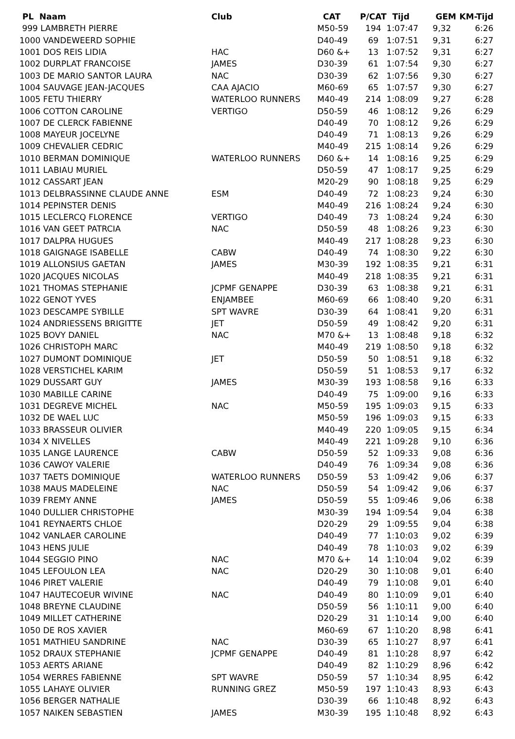| PL Naam | Club | CAT | P/CAT | Tijd | GEM | KM-Tijd |
| --- | --- | --- | --- | --- | --- | --- |
| 999 LAMBRETH PIERRE | | M50-59 | 194 | 1:07:47 | 9,32 | 6:26 |
| 1000 VANDEWEERD SOPHIE | | D40-49 | 69 | 1:07:51 | 9,31 | 6:27 |
| 1001 DOS REIS LIDIA | HAC | D60 &+ | 13 | 1:07:52 | 9,31 | 6:27 |
| 1002 DURPLAT FRANCOISE | JAMES | D30-39 | 61 | 1:07:54 | 9,30 | 6:27 |
| 1003 DE MARIO SANTOR LAURA | NAC | D30-39 | 62 | 1:07:56 | 9,30 | 6:27 |
| 1004 SAUVAGE JEAN-JACQUES | CAA AJACIO | M60-69 | 65 | 1:07:57 | 9,30 | 6:27 |
| 1005 FETU THIERRY | WATERLOO RUNNERS | M40-49 | 214 | 1:08:09 | 9,27 | 6:28 |
| 1006 COTTON CAROLINE | VERTIGO | D50-59 | 46 | 1:08:12 | 9,26 | 6:29 |
| 1007 DE CLERCK FABIENNE | | D40-49 | 70 | 1:08:12 | 9,26 | 6:29 |
| 1008 MAYEUR JOCELYNE | | D40-49 | 71 | 1:08:13 | 9,26 | 6:29 |
| 1009 CHEVALIER CEDRIC | | M40-49 | 215 | 1:08:14 | 9,26 | 6:29 |
| 1010 BERMAN DOMINIQUE | WATERLOO RUNNERS | D60 &+ | 14 | 1:08:16 | 9,25 | 6:29 |
| 1011 LABIAU MURIEL | | D50-59 | 47 | 1:08:17 | 9,25 | 6:29 |
| 1012 CASSART JEAN | | M20-29 | 90 | 1:08:18 | 9,25 | 6:29 |
| 1013 DELBRASSINNE CLAUDE ANNE | ESM | D40-49 | 72 | 1:08:23 | 9,24 | 6:30 |
| 1014 PEPINSTER DENIS | | M40-49 | 216 | 1:08:24 | 9,24 | 6:30 |
| 1015 LECLERCQ FLORENCE | VERTIGO | D40-49 | 73 | 1:08:24 | 9,24 | 6:30 |
| 1016 VAN GEET PATRCIA | NAC | D50-59 | 48 | 1:08:26 | 9,23 | 6:30 |
| 1017 DALPRA HUGUES | | M40-49 | 217 | 1:08:28 | 9,23 | 6:30 |
| 1018 GAIGNAGE ISABELLE | CABW | D40-49 | 74 | 1:08:30 | 9,22 | 6:30 |
| 1019 ALLONSIUS GAETAN | JAMES | M30-39 | 192 | 1:08:35 | 9,21 | 6:31 |
| 1020 JACQUES NICOLAS | | M40-49 | 218 | 1:08:35 | 9,21 | 6:31 |
| 1021 THOMAS STEPHANIE | JCPMF GENAPPE | D30-39 | 63 | 1:08:38 | 9,21 | 6:31 |
| 1022 GENOT YVES | ENJAMBEE | M60-69 | 66 | 1:08:40 | 9,20 | 6:31 |
| 1023 DESCAMPE SYBILLE | SPT WAVRE | D30-39 | 64 | 1:08:41 | 9,20 | 6:31 |
| 1024 ANDRIESSENS BRIGITTE | JET | D50-59 | 49 | 1:08:42 | 9,20 | 6:31 |
| 1025 BOVY DANIEL | NAC | M70 &+ | 13 | 1:08:48 | 9,18 | 6:32 |
| 1026 CHRISTOPH MARC | | M40-49 | 219 | 1:08:50 | 9,18 | 6:32 |
| 1027 DUMONT DOMINIQUE | JET | D50-59 | 50 | 1:08:51 | 9,18 | 6:32 |
| 1028 VERSTICHEL KARIM | | D50-59 | 51 | 1:08:53 | 9,17 | 6:32 |
| 1029 DUSSART GUY | JAMES | M30-39 | 193 | 1:08:58 | 9,16 | 6:33 |
| 1030 MABILLE CARINE | | D40-49 | 75 | 1:09:00 | 9,16 | 6:33 |
| 1031 DEGREVE MICHEL | NAC | M50-59 | 195 | 1:09:03 | 9,15 | 6:33 |
| 1032 DE WAEL LUC | | M50-59 | 196 | 1:09:03 | 9,15 | 6:33 |
| 1033 BRASSEUR OLIVIER | | M40-49 | 220 | 1:09:05 | 9,15 | 6:34 |
| 1034 X NIVELLES | | M40-49 | 221 | 1:09:28 | 9,10 | 6:36 |
| 1035 LANGE LAURENCE | CABW | D50-59 | 52 | 1:09:33 | 9,08 | 6:36 |
| 1036 CAWOY VALERIE | | D40-49 | 76 | 1:09:34 | 9,08 | 6:36 |
| 1037 TAETS DOMINIQUE | WATERLOO RUNNERS | D50-59 | 53 | 1:09:42 | 9,06 | 6:37 |
| 1038 MAUS MADELEINE | NAC | D50-59 | 54 | 1:09:42 | 9,06 | 6:37 |
| 1039 FREMY ANNE | JAMES | D50-59 | 55 | 1:09:46 | 9,06 | 6:38 |
| 1040 DULLIER CHRISTOPHE | | M30-39 | 194 | 1:09:54 | 9,04 | 6:38 |
| 1041 REYNAERTS CHLOE | | D20-29 | 29 | 1:09:55 | 9,04 | 6:38 |
| 1042 VANLAER CAROLINE | | D40-49 | 77 | 1:10:03 | 9,02 | 6:39 |
| 1043 HENS JULIE | | D40-49 | 78 | 1:10:03 | 9,02 | 6:39 |
| 1044 SEGGIO PINO | NAC | M70 &+ | 14 | 1:10:04 | 9,02 | 6:39 |
| 1045 LEFOULON LEA | NAC | D20-29 | 30 | 1:10:08 | 9,01 | 6:40 |
| 1046 PIRET VALERIE | | D40-49 | 79 | 1:10:08 | 9,01 | 6:40 |
| 1047 HAUTECOEUR WIVINE | NAC | D40-49 | 80 | 1:10:09 | 9,01 | 6:40 |
| 1048 BREYNE CLAUDINE | | D50-59 | 56 | 1:10:11 | 9,00 | 6:40 |
| 1049 MILLET CATHERINE | | D20-29 | 31 | 1:10:14 | 9,00 | 6:40 |
| 1050 DE ROS XAVIER | | M60-69 | 67 | 1:10:20 | 8,98 | 6:41 |
| 1051 MATHIEU SANDRINE | NAC | D30-39 | 65 | 1:10:27 | 8,97 | 6:41 |
| 1052 DRAUX STEPHANIE | JCPMF GENAPPE | D40-49 | 81 | 1:10:28 | 8,97 | 6:42 |
| 1053 AERTS ARIANE | | D40-49 | 82 | 1:10:29 | 8,96 | 6:42 |
| 1054 WERRES FABIENNE | SPT WAVRE | D50-59 | 57 | 1:10:34 | 8,95 | 6:42 |
| 1055 LAHAYE OLIVIER | RUNNING GREZ | M50-59 | 197 | 1:10:43 | 8,93 | 6:43 |
| 1056 BERGER NATHALIE | | D30-39 | 66 | 1:10:48 | 8,92 | 6:43 |
| 1057 NAIKEN SEBASTIEN | JAMES | M30-39 | 195 | 1:10:48 | 8,92 | 6:43 |